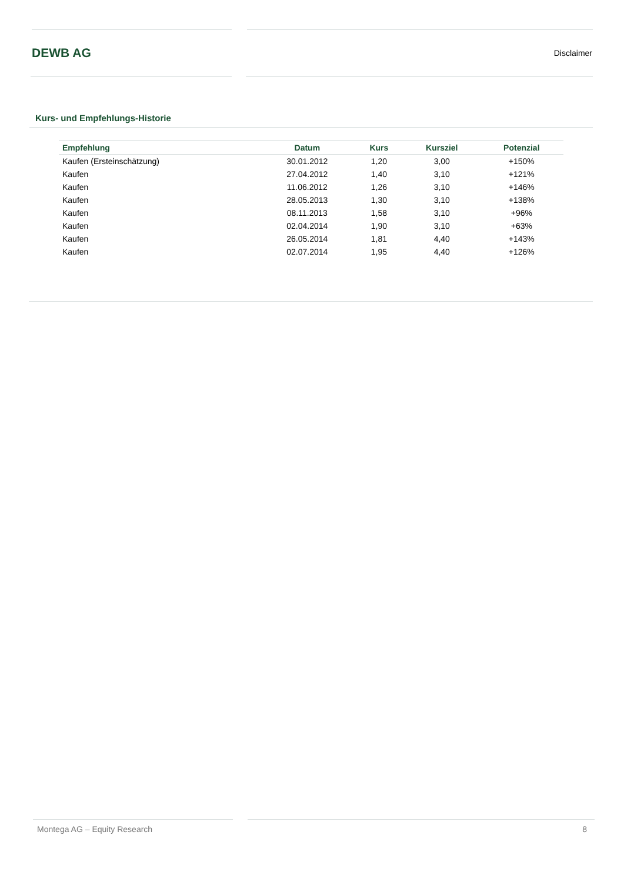DEWB AG
Disclaimer
Kurs- und Empfehlungs-Historie
| Empfehlung | Datum | Kurs | Kursziel | Potenzial |
| --- | --- | --- | --- | --- |
| Kaufen (Ersteinschätzung) | 30.01.2012 | 1,20 | 3,00 | +150% |
| Kaufen | 27.04.2012 | 1,40 | 3,10 | +121% |
| Kaufen | 11.06.2012 | 1,26 | 3,10 | +146% |
| Kaufen | 28.05.2013 | 1,30 | 3,10 | +138% |
| Kaufen | 08.11.2013 | 1,58 | 3,10 | +96% |
| Kaufen | 02.04.2014 | 1,90 | 3,10 | +63% |
| Kaufen | 26.05.2014 | 1,81 | 4,40 | +143% |
| Kaufen | 02.07.2014 | 1,95 | 4,40 | +126% |
Montega AG – Equity Research 8